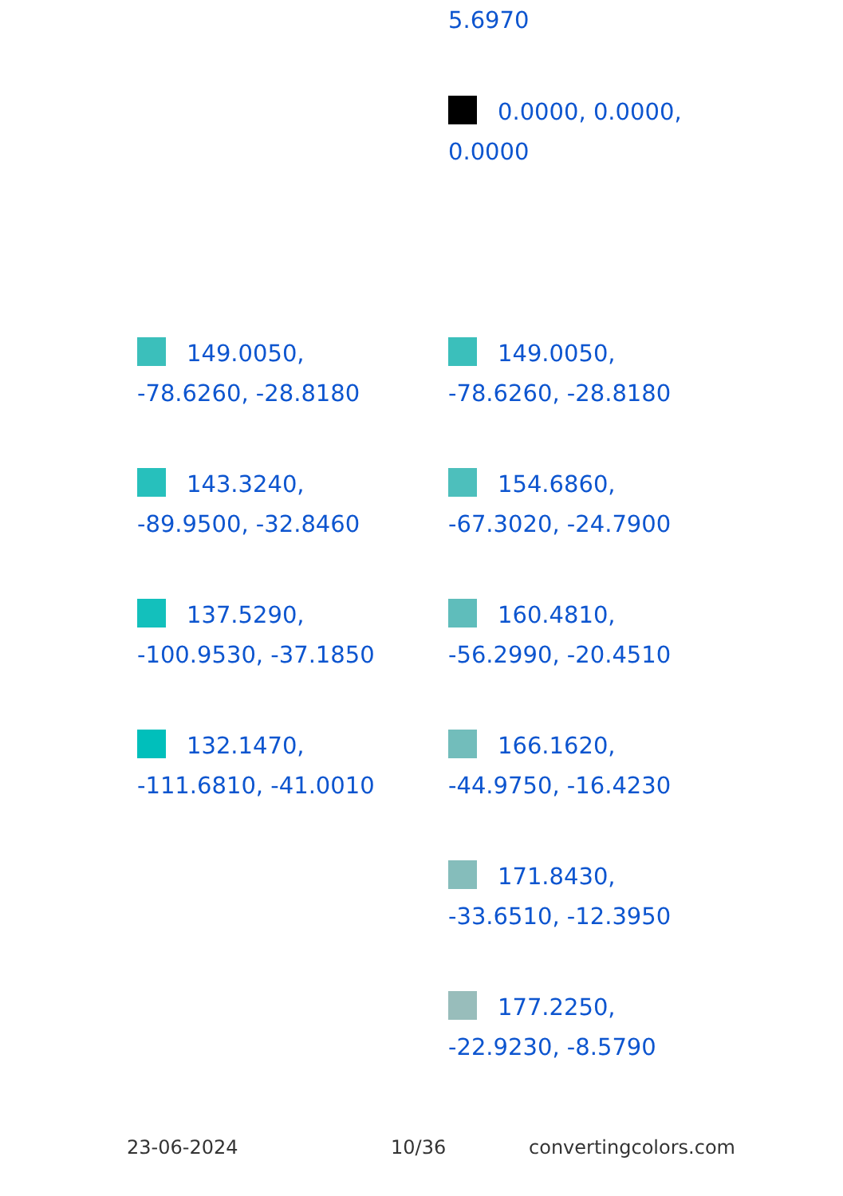5.6970
0.0000, 0.0000, 0.0000
149.0050, -78.6260, -28.8180
149.0050, -78.6260, -28.8180
143.3240, -89.9500, -32.8460
154.6860, -67.3020, -24.7900
137.5290, -100.9530, -37.1850
160.4810, -56.2990, -20.4510
132.1470, -111.6810, -41.0010
166.1620, -44.9750, -16.4230
171.8430, -33.6510, -12.3950
177.2250, -22.9230, -8.5790
23-06-2024 10/36 convertingcolors.com